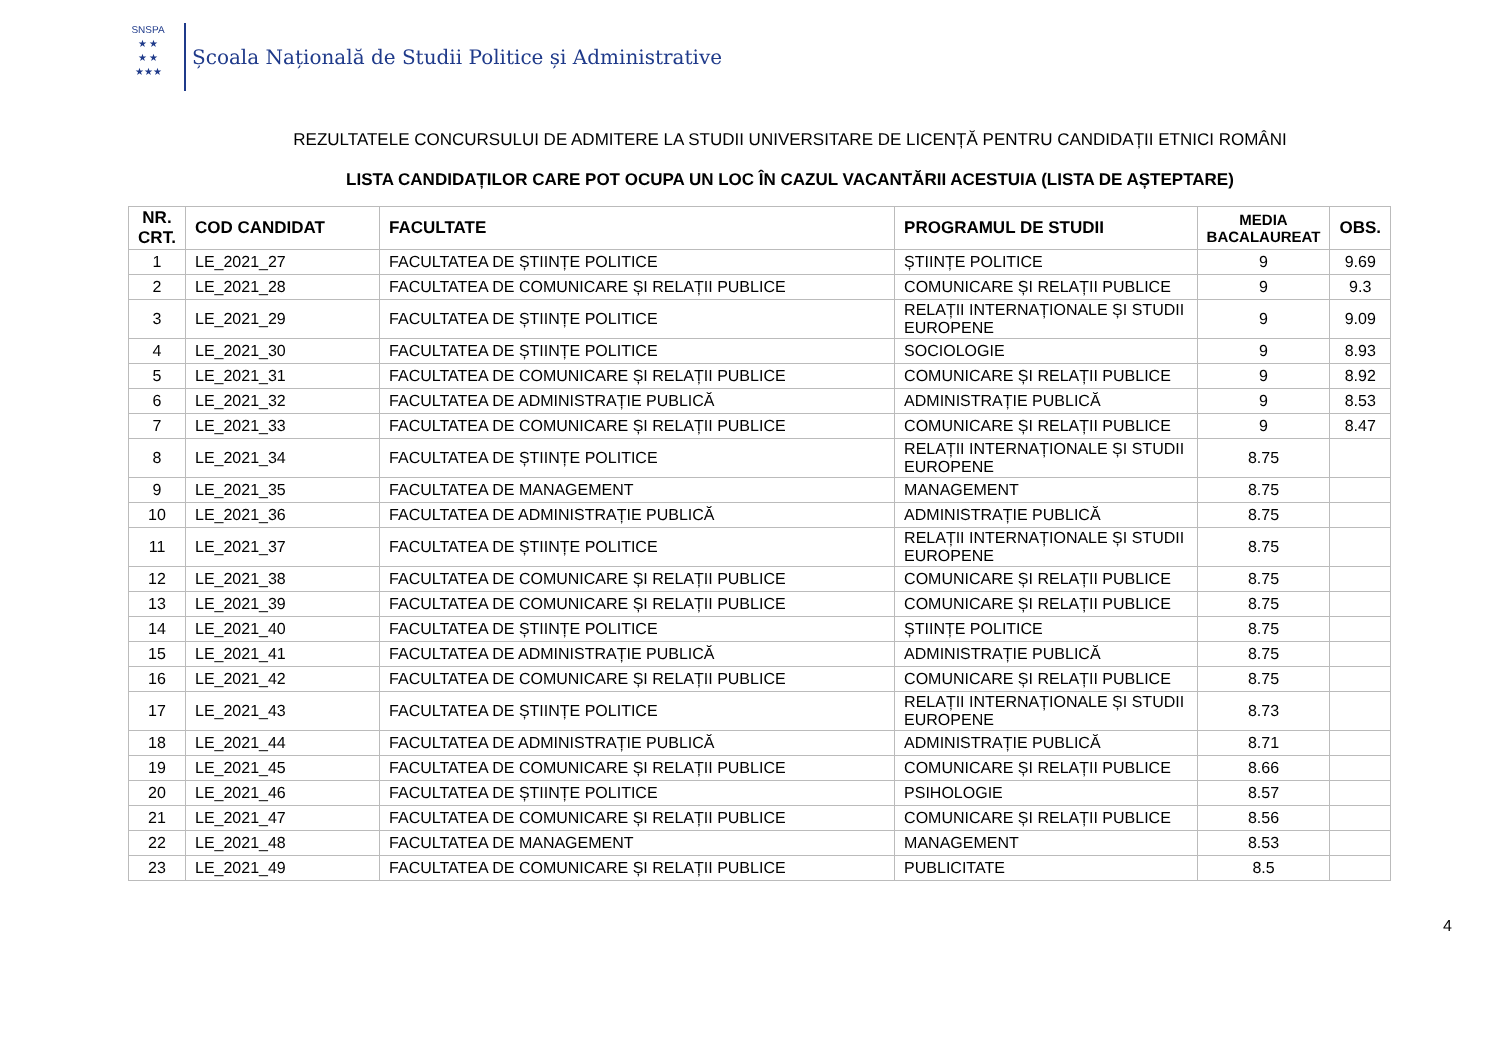SNSPA
★ ★
★ ★
★★★
Școala Națională de Studii Politice și Administrative
REZULTATELE CONCURSULUI DE ADMITERE LA STUDII UNIVERSITARE DE LICENȚĂ PENTRU CANDIDAȚII ETNICI ROMÂNI
LISTA CANDIDAȚILOR CARE POT OCUPA UN LOC ÎN CAZUL VACANTĂRII ACESTUIA (LISTA DE AȘTEPTARE)
| NR. CRT. | COD CANDIDAT | FACULTATE | PROGRAMUL DE STUDII | MEDIA BACALAUREAT | OBS. |
| --- | --- | --- | --- | --- | --- |
| 1 | LE_2021_27 | FACULTATEA DE ȘTIINȚE POLITICE | ȘTIINȚE POLITICE | 9 | 9.69 |
| 2 | LE_2021_28 | FACULTATEA DE COMUNICARE ȘI RELAȚII PUBLICE | COMUNICARE ȘI RELAȚII PUBLICE | 9 | 9.3 |
| 3 | LE_2021_29 | FACULTATEA DE ȘTIINȚE POLITICE | RELAȚII INTERNAȚIONALE ȘI STUDII EUROPENE | 9 | 9.09 |
| 4 | LE_2021_30 | FACULTATEA DE ȘTIINȚE POLITICE | SOCIOLOGIE | 9 | 8.93 |
| 5 | LE_2021_31 | FACULTATEA DE COMUNICARE ȘI RELAȚII PUBLICE | COMUNICARE ȘI RELAȚII PUBLICE | 9 | 8.92 |
| 6 | LE_2021_32 | FACULTATEA DE ADMINISTRAȚIE PUBLICĂ | ADMINISTRAȚIE PUBLICĂ | 9 | 8.53 |
| 7 | LE_2021_33 | FACULTATEA DE COMUNICARE ȘI RELAȚII PUBLICE | COMUNICARE ȘI RELAȚII PUBLICE | 9 | 8.47 |
| 8 | LE_2021_34 | FACULTATEA DE ȘTIINȚE POLITICE | RELAȚII INTERNAȚIONALE ȘI STUDII EUROPENE | 8.75 | |
| 9 | LE_2021_35 | FACULTATEA DE MANAGEMENT | MANAGEMENT | 8.75 | |
| 10 | LE_2021_36 | FACULTATEA DE ADMINISTRAȚIE PUBLICĂ | ADMINISTRAȚIE PUBLICĂ | 8.75 | |
| 11 | LE_2021_37 | FACULTATEA DE ȘTIINȚE POLITICE | RELAȚII INTERNAȚIONALE ȘI STUDII EUROPENE | 8.75 | |
| 12 | LE_2021_38 | FACULTATEA DE COMUNICARE ȘI RELAȚII PUBLICE | COMUNICARE ȘI RELAȚII PUBLICE | 8.75 | |
| 13 | LE_2021_39 | FACULTATEA DE COMUNICARE ȘI RELAȚII PUBLICE | COMUNICARE ȘI RELAȚII PUBLICE | 8.75 | |
| 14 | LE_2021_40 | FACULTATEA DE ȘTIINȚE POLITICE | ȘTIINȚE POLITICE | 8.75 | |
| 15 | LE_2021_41 | FACULTATEA DE ADMINISTRAȚIE PUBLICĂ | ADMINISTRAȚIE PUBLICĂ | 8.75 | |
| 16 | LE_2021_42 | FACULTATEA DE COMUNICARE ȘI RELAȚII PUBLICE | COMUNICARE ȘI RELAȚII PUBLICE | 8.75 | |
| 17 | LE_2021_43 | FACULTATEA DE ȘTIINȚE POLITICE | RELAȚII INTERNAȚIONALE ȘI STUDII EUROPENE | 8.73 | |
| 18 | LE_2021_44 | FACULTATEA DE ADMINISTRAȚIE PUBLICĂ | ADMINISTRAȚIE PUBLICĂ | 8.71 | |
| 19 | LE_2021_45 | FACULTATEA DE COMUNICARE ȘI RELAȚII PUBLICE | COMUNICARE ȘI RELAȚII PUBLICE | 8.66 | |
| 20 | LE_2021_46 | FACULTATEA DE ȘTIINȚE POLITICE | PSIHOLOGIE | 8.57 | |
| 21 | LE_2021_47 | FACULTATEA DE COMUNICARE ȘI RELAȚII PUBLICE | COMUNICARE ȘI RELAȚII PUBLICE | 8.56 | |
| 22 | LE_2021_48 | FACULTATEA DE MANAGEMENT | MANAGEMENT | 8.53 | |
| 23 | LE_2021_49 | FACULTATEA DE COMUNICARE ȘI RELAȚII PUBLICE | PUBLICITATE | 8.5 | |
4